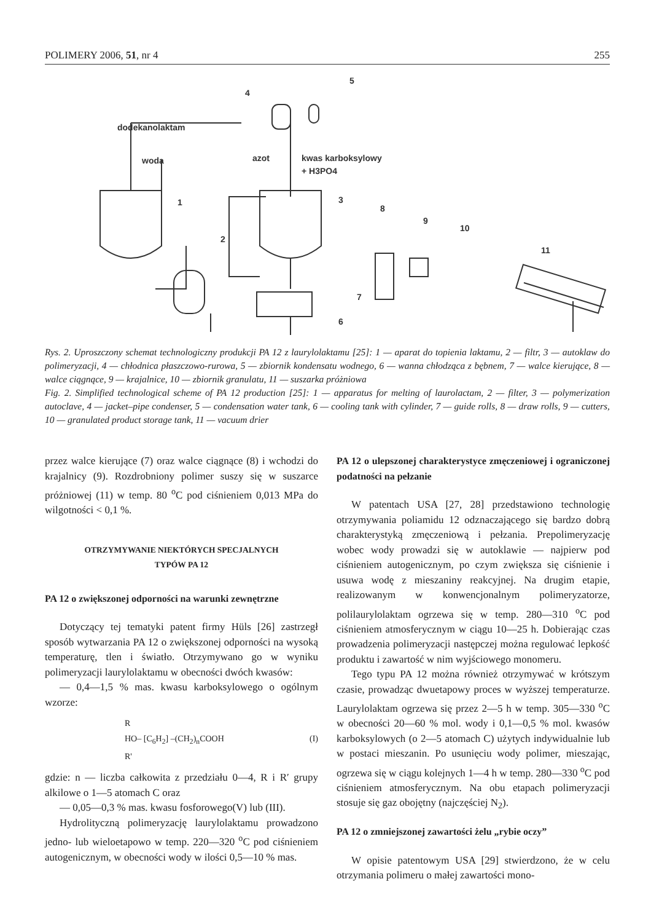POLIMERY 2006, 51, nr 4 255
dodekanolaktam
woda
azot
kwas karboksylowy
+ H3PO4
5
4
1
2
3
8
9
10
11
7
6
Rys. 2. Uproszczony schemat technologiczny produkcji PA 12 z laurylolaktamu [25]: 1 — aparat do topienia laktamu, 2 — filtr, 3 — autoklaw do polimeryzacji, 4 — chłodnica płaszczowo-rurowa, 5 — zbiornik kondensatu wodnego, 6 — wanna chłodząca z bębnem, 7 — walce kierujące, 8 — walce ciągnące, 9 — krajalnice, 10 — zbiornik granulatu, 11 — suszarka próżniowa
Fig. 2. Simplified technological scheme of PA 12 production [25]: 1 — apparatus for melting of laurolactam, 2 — filter, 3 — polymerization autoclave, 4 — jacket–pipe condenser, 5 — condensation water tank, 6 — cooling tank with cylinder, 7 — guide rolls, 8 — draw rolls, 9 — cutters, 10 — granulated product storage tank, 11 — vacuum drier
przez walce kierujące (7) oraz walce ciągnące (8) i wchodzi do krajalnicy (9). Rozdrobniony polimer suszy się w suszarce próżniowej (11) w temp. 80 <sup>o</sup>C pod ciśnieniem 0,013 MPa do wilgotności < 0,1 %.
OTRZYMYWANIE NIEKTÓRYCH SPECJALNYCH
TYPÓW PA 12
PA 12 o zwiększonej odporności na warunki zewnętrzne
Dotyczący tej tematyki patent firmy Hüls [26] zastrzegł sposób wytwarzania PA 12 o zwiększonej odporności na wysoką temperaturę, tlen i światło. Otrzymywano go w wyniku polimeryzacji laurylolaktamu w obecności dwóch kwasów:
— 0,4—1,5 % mas. kwasu karboksylowego o ogólnym wzorze:
R
HO– [C<sub>6</sub>H<sub>2</sub>] –(CH<sub>2</sub>)<sub>n</sub>COOH
R'
(I)
gdzie: n — liczba całkowita z przedziału 0—4, R i R′ grupy alkilowe o 1—5 atomach C oraz
— 0,05—0,3 % mas. kwasu fosforowego(V) lub (III).
Hydrolityczną polimeryzację laurylolaktamu prowadzono jedno- lub wieloetapowo w temp. 220—320 <sup>o</sup>C pod ciśnieniem autogenicznym, w obecności wody w ilości 0,5—10 % mas.
PA 12 o ulepszonej charakterystyce zmęczeniowej i ograniczonej podatności na pełzanie
W patentach USA [27, 28] przedstawiono technologię otrzymywania poliamidu 12 odznaczającego się bardzo dobrą charakterystyką zmęczeniową i pełzania. Prepolimeryzację wobec wody prowadzi się w autoklawie — najpierw pod ciśnieniem autogenicznym, po czym zwiększa się ciśnienie i usuwa wodę z mieszaniny reakcyjnej. Na drugim etapie, realizowanym w konwencjonalnym polimeryzatorze, polilaurylolaktam ogrzewa się w temp. 280—310 <sup>o</sup>C pod ciśnieniem atmosferycznym w ciągu 10—25 h. Dobierając czas prowadzenia polimeryzacji następczej można regulować lepkość produktu i zawartość w nim wyjściowego monomeru.
Tego typu PA 12 można również otrzymywać w krótszym czasie, prowadząc dwuetapowy proces w wyższej temperaturze. Laurylolaktam ogrzewa się przez 2—5 h w temp. 305—330 <sup>o</sup>C w obecności 20—60 % mol. wody i 0,1—0,5 % mol. kwasów karboksylowych (o 2—5 atomach C) użytych indywidualnie lub w postaci mieszanin. Po usunięciu wody polimer, mieszając, ogrzewa się w ciągu kolejnych 1—4 h w temp. 280—330 <sup>o</sup>C pod ciśnieniem atmosferycznym. Na obu etapach polimeryzacji stosuje się gaz obojętny (najczęściej N<sub>2</sub>).
PA 12 o zmniejszonej zawartości żelu „rybie oczy”
W opisie patentowym USA [29] stwierdzono, że w celu otrzymania polimeru o małej zawartości mono-